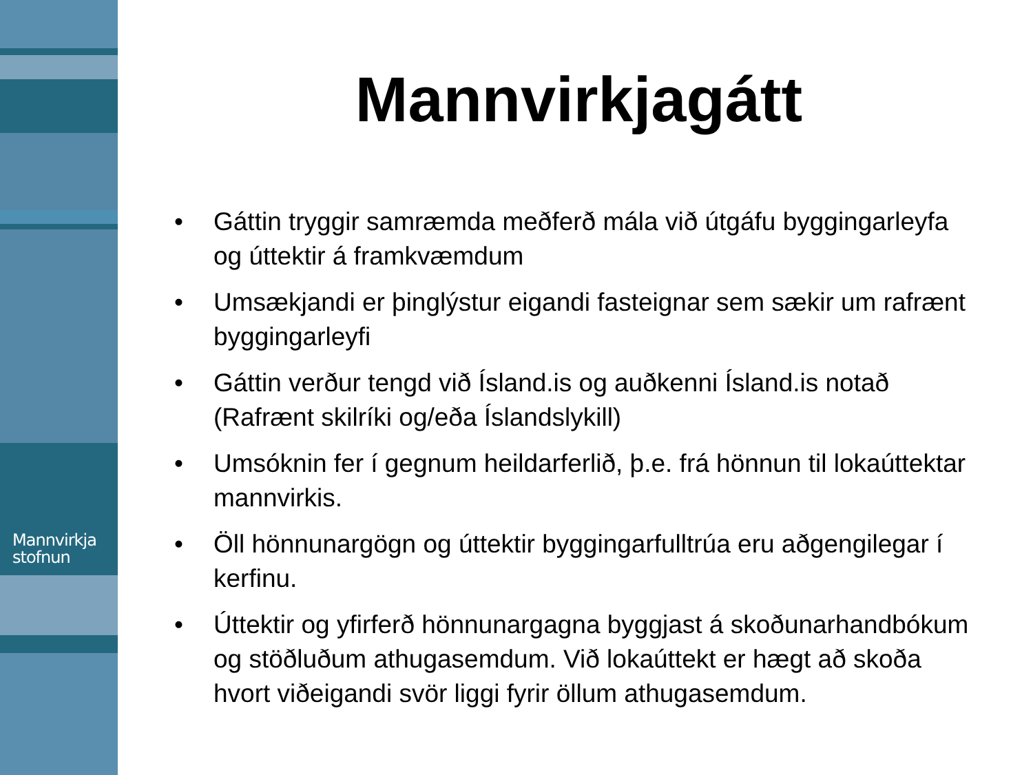Mannvirkja
stofnun
Mannvirkjagátt
• Gáttin tryggir samræmda meðferð mála við útgáfu byggingarleyfa og úttektir á framkvæmdum
• Umsækjandi er þinglýstur eigandi fasteignar sem sækir um rafrænt byggingarleyfi
• Gáttin verður tengd við Ísland.is og auðkenni Ísland.is notað (Rafrænt skilríki og/eða Íslandslykill)
• Umsóknin fer í gegnum heildarferlið, þ.e. frá hönnun til lokaúttektar mannvirkis.
• Öll hönnunargögn og úttektir byggingarfulltrúa eru aðgengilegar í kerfinu.
• Úttektir og yfirferð hönnunargagna byggjast á skoðunarhandbókum og stöðluðum athugasemdum. Við lokaúttekt er hægt að skoða hvort viðeigandi svör liggi fyrir öllum athugasemdum.